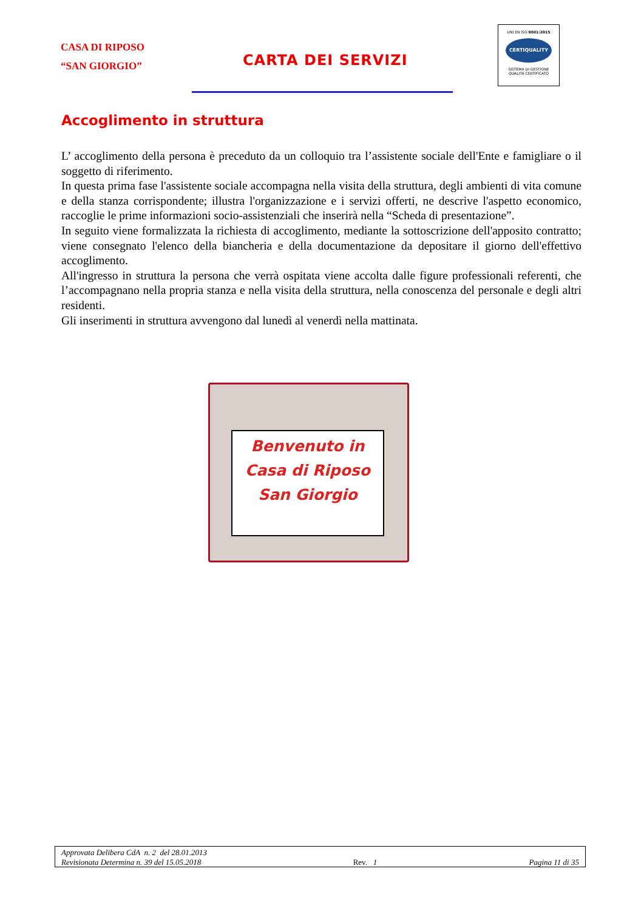CASA DI RIPOSO
“SAN GIORGIO”
CARTA DEI SERVIZI
UNI EN ISO 9001:2015
CERTIQUALITY
SISTEMA DI GESTIONE
QUALITÀ CERTIFICATO
Accoglimento in struttura
L’ accoglimento della persona è preceduto da un colloquio tra l’assistente sociale dell'Ente e famigliare o il soggetto di riferimento.
In questa prima fase l'assistente sociale accompagna nella visita della struttura, degli ambienti di vita comune e della stanza corrispondente; illustra l'organizzazione e i servizi offerti, ne descrive l'aspetto economico, raccoglie le prime informazioni socio-assistenziali che inserirà nella “Scheda di presentazione”.
In seguito viene formalizzata la richiesta di accoglimento, mediante la sottoscrizione dell'apposito contratto; viene consegnato l'elenco della biancheria e della documentazione da depositare il giorno dell'effettivo accoglimento.
All'ingresso in struttura la persona che verrà ospitata viene accolta dalle figure professionali referenti, che l’accompagnano nella propria stanza e nella visita della struttura, nella conoscenza del personale e degli altri residenti.
Gli inserimenti in struttura avvengono dal lunedì al venerdì nella mattinata.
Benvenuto in
Casa di Riposo
San Giorgio
Approvata Delibera CdA n. 2 del 28.01.2013
Revisionata Determina n. 39 del 15.05.2018 Rev. 1 Pagina 11 di 35